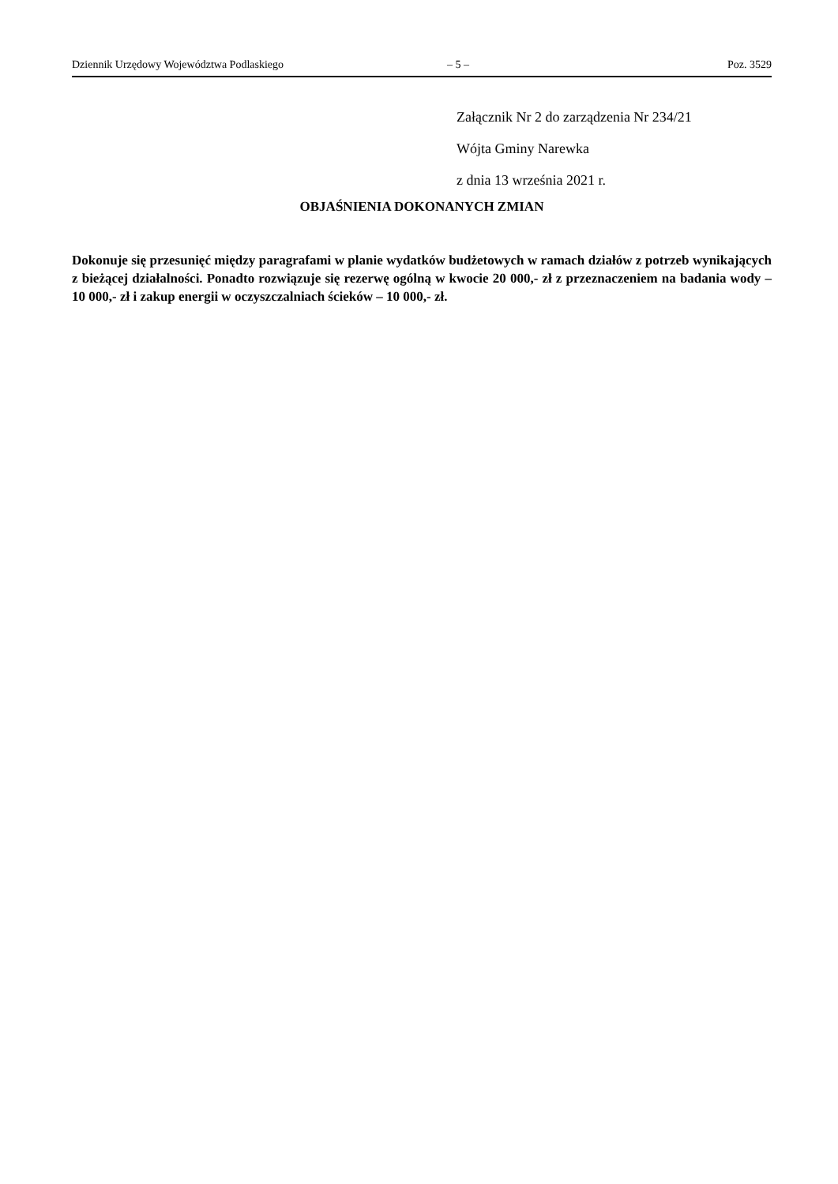Dziennik Urzędowy Województwa Podlaskiego – 5 – Poz. 3529
Załącznik Nr 2 do zarządzenia Nr 234/21
Wójta Gminy Narewka
z dnia 13 września 2021 r.
OBJAŚNIENIA DOKONANYCH ZMIAN
Dokonuje się przesunięć między paragrafami w planie wydatków budżetowych w ramach działów z potrzeb wynikających z bieżącej działalności. Ponadto rozwiązuje się rezerwę ogólną w kwocie 20 000,- zł z przeznaczeniem na badania wody – 10 000,- zł i zakup energii w oczyszczalniach ścieków – 10 000,- zł.